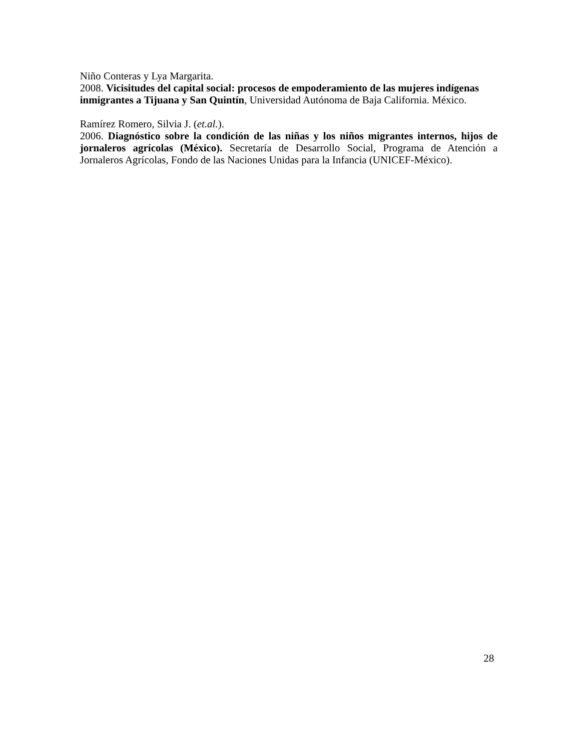Niño Conteras y Lya Margarita.
2008. Vicisitudes del capital social: procesos de empoderamiento de las mujeres indígenas inmigrantes a Tijuana y San Quintín, Universidad Autónoma de Baja California. México.
Ramírez Romero, Silvia J. (et.al.).
2006. Diagnóstico sobre la condición de las niñas y los niños migrantes internos, hijos de jornaleros agrícolas (México). Secretaría de Desarrollo Social, Programa de Atención a Jornaleros Agrícolas, Fondo de las Naciones Unidas para la Infancia (UNICEF-México).
28